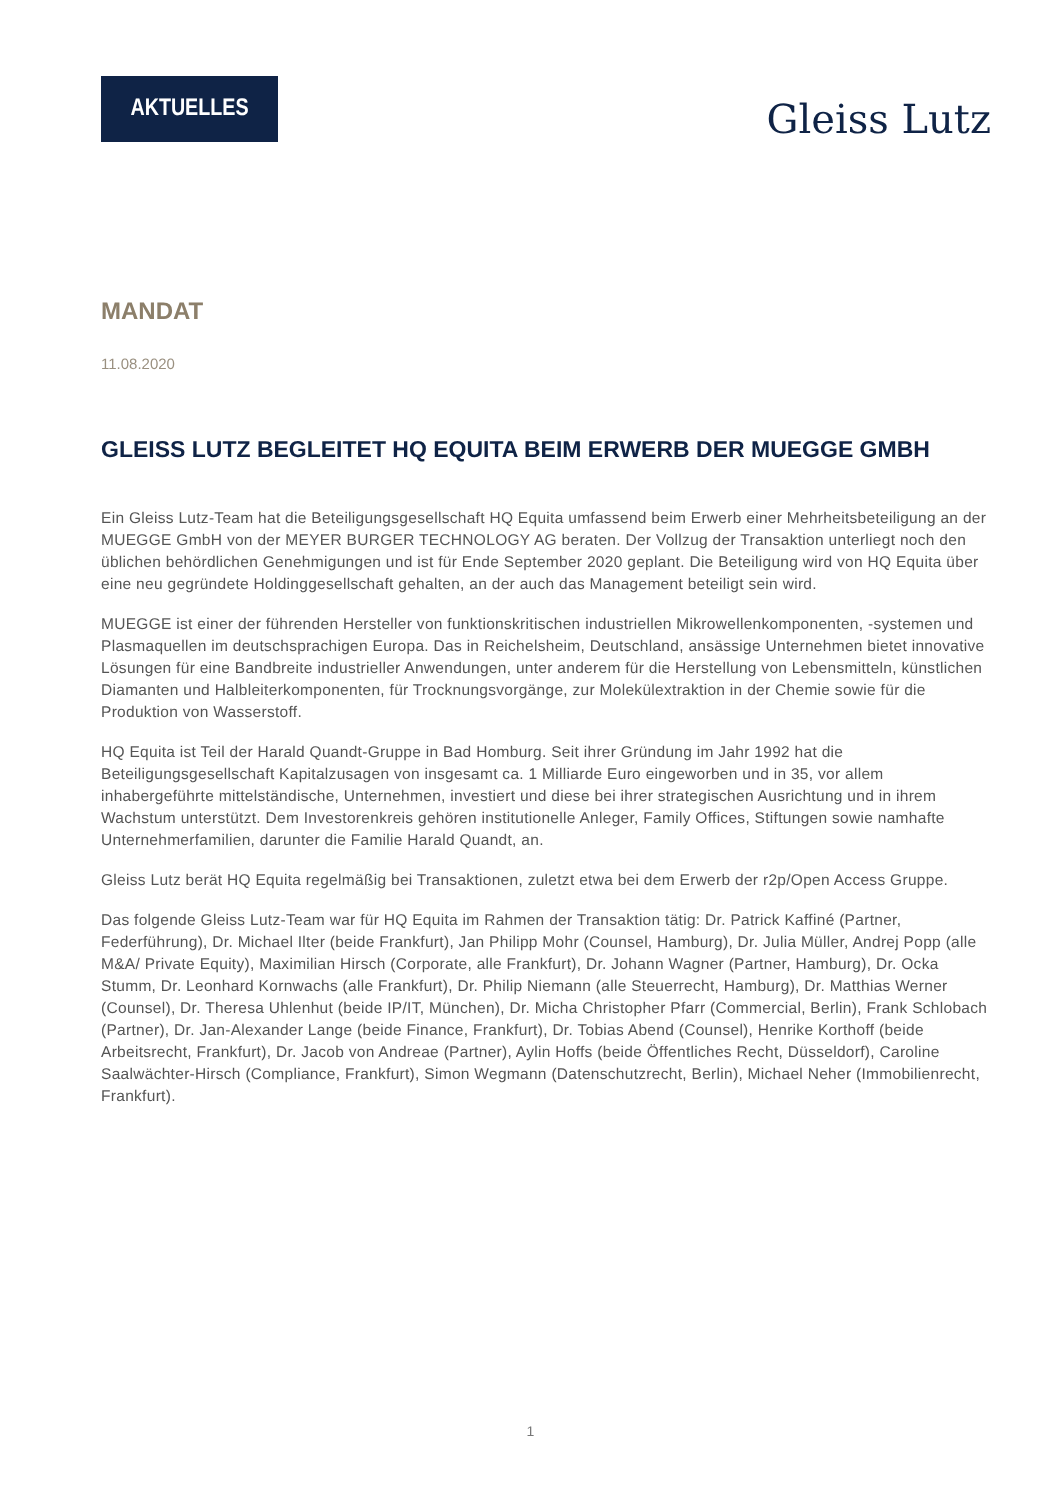AKTUELLES
Gleiss Lutz
MANDAT
11.08.2020
GLEISS LUTZ BEGLEITET HQ EQUITA BEIM ERWERB DER MUEGGE GMBH
Ein Gleiss Lutz-Team hat die Beteiligungsgesellschaft HQ Equita umfassend beim Erwerb einer Mehrheitsbeteiligung an der MUEGGE GmbH von der MEYER BURGER TECHNOLOGY AG beraten. Der Vollzug der Transaktion unterliegt noch den üblichen behördlichen Genehmigungen und ist für Ende September 2020 geplant. Die Beteiligung wird von HQ Equita über eine neu gegründete Holdinggesellschaft gehalten, an der auch das Management beteiligt sein wird.
MUEGGE ist einer der führenden Hersteller von funktionskritischen industriellen Mikrowellenkomponenten, -systemen und Plasmaquellen im deutschsprachigen Europa. Das in Reichelsheim, Deutschland, ansässige Unternehmen bietet innovative Lösungen für eine Bandbreite industrieller Anwendungen, unter anderem für die Herstellung von Lebensmitteln, künstlichen Diamanten und Halbleiterkomponenten, für Trocknungsvorgänge, zur Molekülextraktion in der Chemie sowie für die Produktion von Wasserstoff.
HQ Equita ist Teil der Harald Quandt-Gruppe in Bad Homburg. Seit ihrer Gründung im Jahr 1992 hat die Beteiligungsgesellschaft Kapitalzusagen von insgesamt ca. 1 Milliarde Euro eingeworben und in 35, vor allem inhabergeführte mittelständische, Unternehmen, investiert und diese bei ihrer strategischen Ausrichtung und in ihrem Wachstum unterstützt. Dem Investorenkreis gehören institutionelle Anleger, Family Offices, Stiftungen sowie namhafte Unternehmerfamilien, darunter die Familie Harald Quandt, an.
Gleiss Lutz berät HQ Equita regelmäßig bei Transaktionen, zuletzt etwa bei dem Erwerb der r2p/Open Access Gruppe.
Das folgende Gleiss Lutz-Team war für HQ Equita im Rahmen der Transaktion tätig: Dr. Patrick Kaffiné (Partner, Federführung), Dr. Michael Ilter (beide Frankfurt), Jan Philipp Mohr (Counsel, Hamburg), Dr. Julia Müller, Andrej Popp (alle M&A/ Private Equity), Maximilian Hirsch (Corporate, alle Frankfurt), Dr. Johann Wagner (Partner, Hamburg), Dr. Ocka Stumm, Dr. Leonhard Kornwachs (alle Frankfurt), Dr. Philip Niemann (alle Steuerrecht, Hamburg), Dr. Matthias Werner (Counsel), Dr. Theresa Uhlenhut (beide IP/IT, München), Dr. Micha Christopher Pfarr (Commercial, Berlin), Frank Schlobach (Partner), Dr. Jan-Alexander Lange (beide Finance, Frankfurt), Dr. Tobias Abend (Counsel), Henrike Korthoff (beide Arbeitsrecht, Frankfurt), Dr. Jacob von Andreae (Partner), Aylin Hoffs (beide Öffentliches Recht, Düsseldorf), Caroline Saalwächter-Hirsch (Compliance, Frankfurt), Simon Wegmann (Datenschutzrecht, Berlin), Michael Neher (Immobilienrecht, Frankfurt).
1